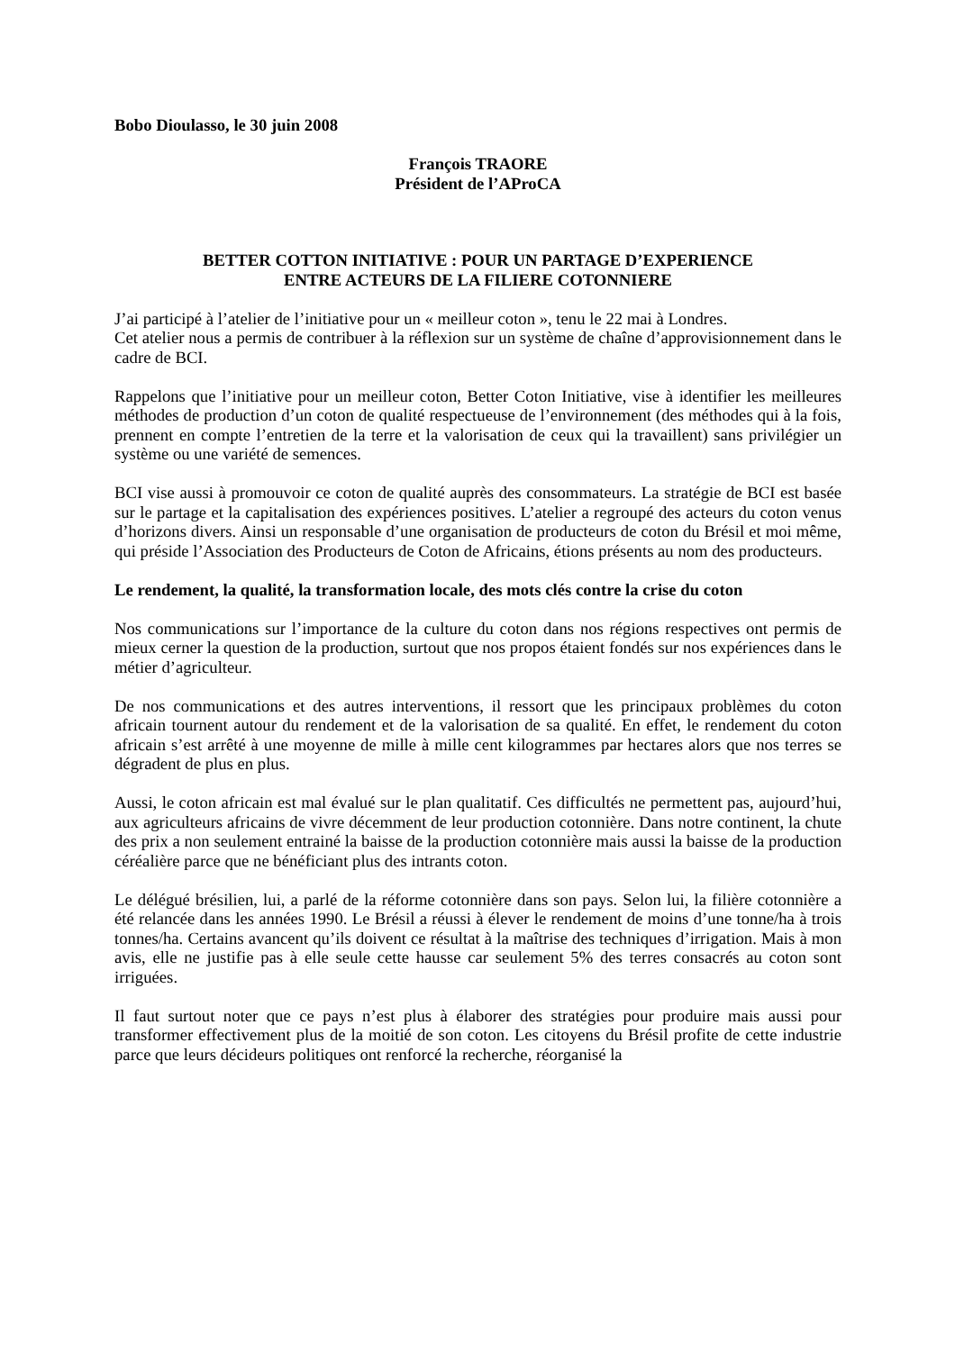Bobo Dioulasso, le 30 juin 2008
François TRAORE
Président de l’AProCA
BETTER COTTON INITIATIVE : POUR UN PARTAGE D’EXPERIENCE
ENTRE ACTEURS DE LA FILIERE COTONNIERE
J’ai participé à l’atelier de l’initiative pour un « meilleur coton », tenu le 22 mai à Londres.
Cet atelier nous a permis de contribuer à la réflexion sur un système de chaîne d’approvisionnement dans le cadre de BCI.
Rappelons que l’initiative pour un meilleur coton, Better Coton Initiative, vise à identifier les meilleures méthodes de production d’un coton de qualité respectueuse de l’environnement (des méthodes qui à la fois, prennent en compte l’entretien de la terre et la valorisation de ceux qui la travaillent) sans privilégier un système ou une variété de semences.
BCI vise aussi à promouvoir ce coton de qualité auprès des consommateurs. La stratégie de BCI est basée sur le partage et la capitalisation des expériences positives. L’atelier a regroupé des acteurs du coton venus d’horizons divers. Ainsi un responsable d’une organisation de producteurs de coton du Brésil et moi même, qui préside l’Association des Producteurs de Coton de Africains, étions présents au nom des producteurs.
Le rendement, la qualité, la transformation locale, des mots clés contre la crise du coton
Nos communications sur l’importance de la culture du coton dans nos régions respectives ont permis de mieux cerner la question de la production, surtout que nos propos étaient fondés sur nos expériences dans le métier d’agriculteur.
De nos communications et des autres interventions, il ressort que les principaux problèmes du coton africain tournent autour du rendement et de la valorisation de sa qualité. En effet, le rendement du coton africain s’est arrêté à une moyenne de mille à mille cent kilogrammes par hectares alors que nos terres se dégradent de plus en plus.
Aussi, le coton africain est mal évalué sur le plan qualitatif. Ces difficultés ne permettent pas, aujourd’hui, aux agriculteurs africains de vivre décemment de leur production cotonnière. Dans notre continent, la chute des prix a non seulement entrainé la baisse de la production cotonnière mais aussi la baisse de la production céréalière parce que ne bénéficiant plus des intrants coton.
Le délégué brésilien, lui, a parlé de la réforme cotonnière dans son pays. Selon lui, la filière cotonnière a été relancée dans les années 1990. Le Brésil a réussi à élever le rendement de moins d’une tonne/ha à trois tonnes/ha. Certains avancent qu’ils doivent ce résultat à la maîtrise des techniques d’irrigation. Mais à mon avis, elle ne justifie pas à elle seule cette hausse car seulement 5% des terres consacrés au coton sont irriguées.
Il faut surtout noter que ce pays n’est plus à élaborer des stratégies pour produire mais aussi pour transformer effectivement plus de la moitié de son coton. Les citoyens du Brésil profite de cette industrie parce que leurs décideurs politiques ont renforcé la recherche, réorganisé la